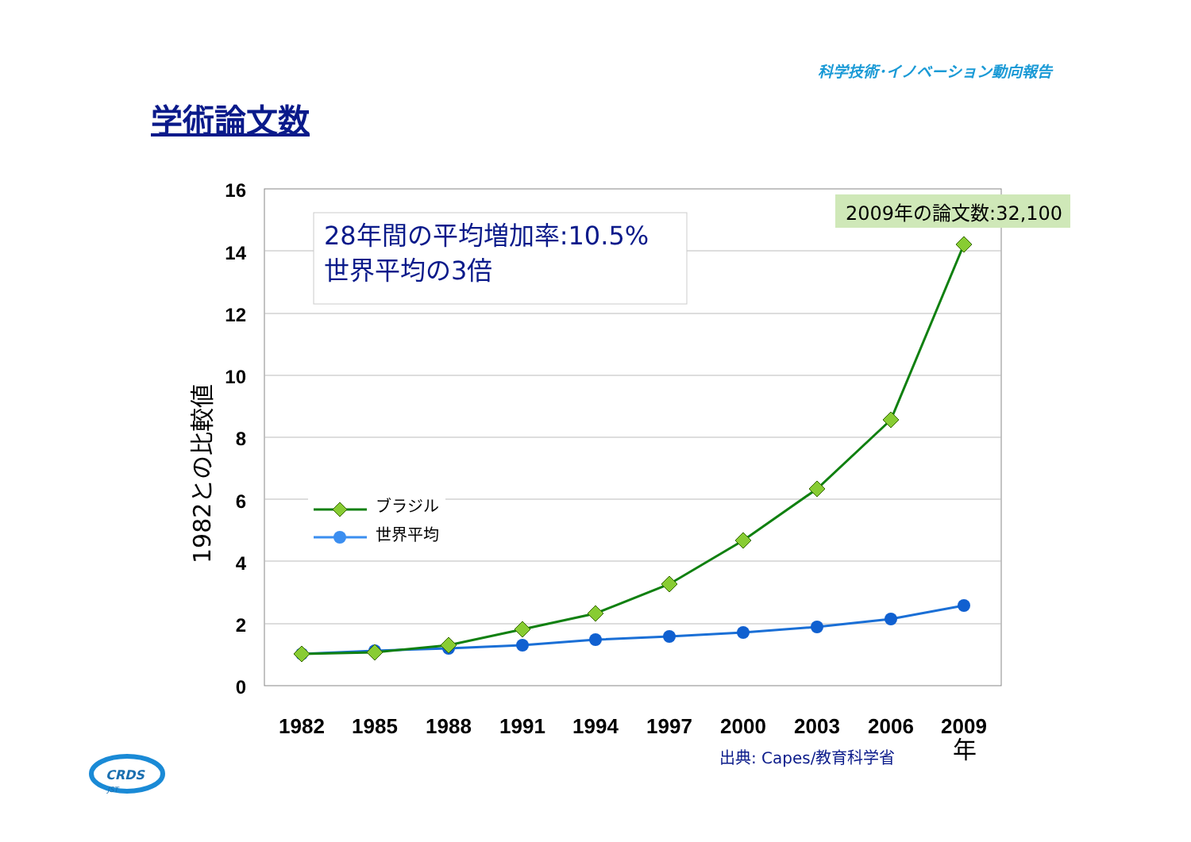科学技術･イノベーション動向報告
学術論文数
16
14
12
10
8
6
4
2
0
1982
1985
1988
1991
1994
1997
2000
2003
2006
2009
年
出典: Capes/教育科学省
1982との比較値
28年間の平均増加率:10.5%
世界平均の3倍
2009年の論文数:32,100
ブラジル
世界平均
CRDS
JST